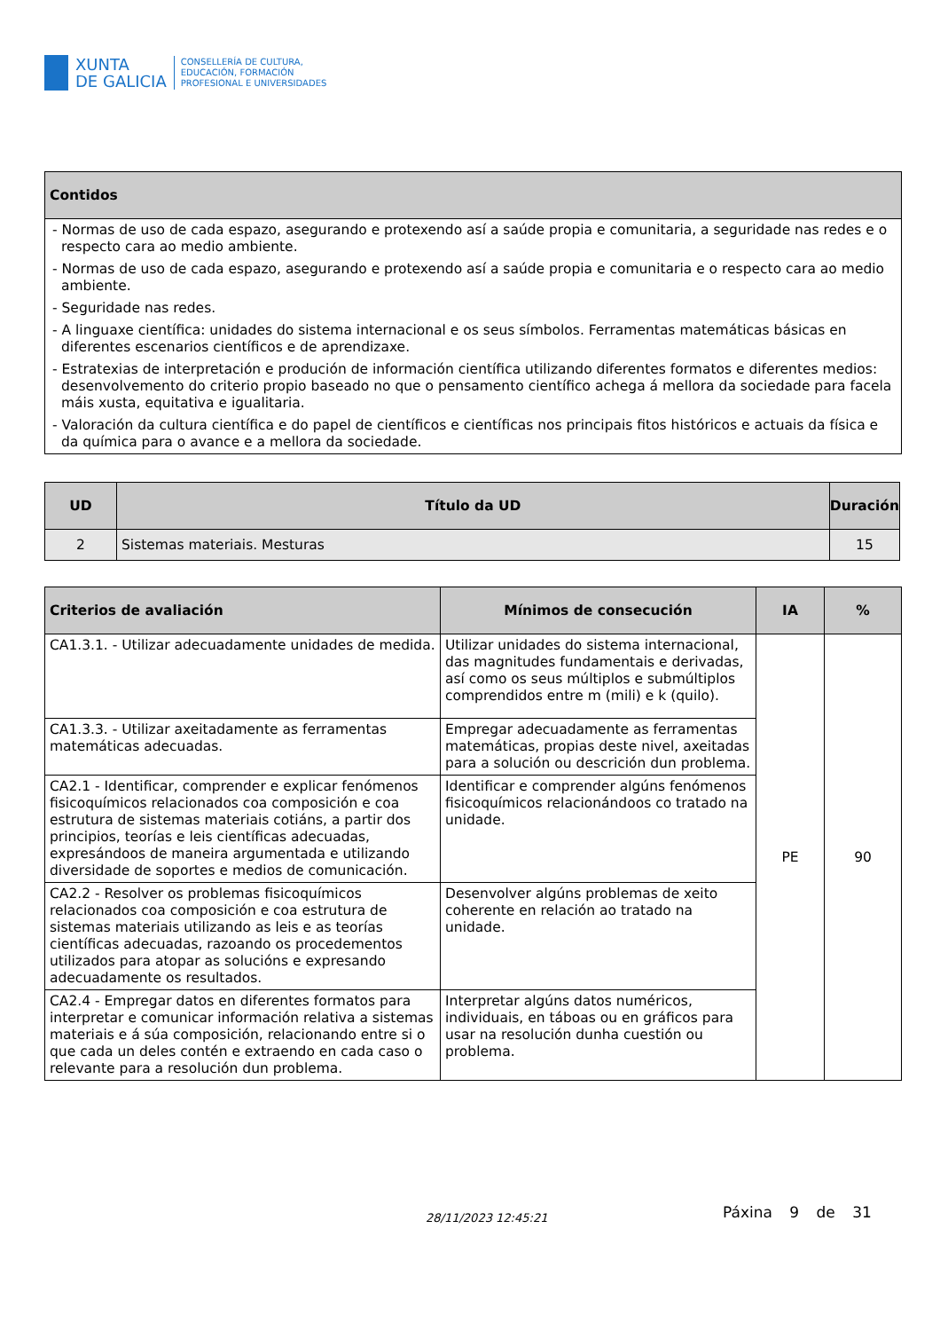XUNTA
DE GALICIA
CONSELLERÍA DE CULTURA,
EDUCACIÓN, FORMACIÓN
PROFESIONAL E UNIVERSIDADES
| Contidos |
| --- |
| - Normas de uso de cada espazo, asegurando e protexendo así a saúde propia e comunitaria, a seguridade nas redes e o respecto cara ao medio ambiente. - Normas de uso de cada espazo, asegurando e protexendo así a saúde propia e comunitaria e o respecto cara ao medio ambiente. - Seguridade nas redes. - A linguaxe científica: unidades do sistema internacional e os seus símbolos. Ferramentas matemáticas básicas en diferentes escenarios científicos e de aprendizaxe. - Estratexias de interpretación e produción de información científica utilizando diferentes formatos e diferentes medios: desenvolvemento do criterio propio baseado no que o pensamento científico achega á mellora da sociedade para facela máis xusta, equitativa e igualitaria. - Valoración da cultura científica e do papel de científicos e científicas nos principais fitos históricos e actuais da física e da química para o avance e a mellora da sociedade. |
| UD | Título da UD | Duración |
| --- | --- | --- |
| 2 | Sistemas materiais. Mesturas | 15 |
| Criterios de avaliación | Mínimos de consecución | IA | % |
| --- | --- | --- | --- |
| CA1.3.1. - Utilizar adecuadamente unidades de medida. | Utilizar unidades do sistema internacional, das magnitudes fundamentais e derivadas, así como os seus múltiplos e submúltiplos comprendidos entre m (mili) e k (quilo). | PE | 90 |
| CA1.3.3. - Utilizar axeitadamente as ferramentas matemáticas adecuadas. | Empregar adecuadamente as ferramentas matemáticas, propias deste nivel, axeitadas para a solución ou descrición dun problema. | | |
| CA2.1 - Identificar, comprender e explicar fenómenos fisicoquímicos relacionados coa composición e coa estrutura de sistemas materiais cotiáns, a partir dos principios, teorías e leis científicas adecuadas, expresándoos de maneira argumentada e utilizando diversidade de soportes e medios de comunicación. | Identificar e comprender algúns fenómenos fisicoquímicos relacionándoos co tratado na unidade. | | |
| CA2.2 - Resolver os problemas fisicoquímicos relacionados coa composición e coa estrutura de sistemas materiais utilizando as leis e as teorías científicas adecuadas, razoando os procedementos utilizados para atopar as solucións e expresando adecuadamente os resultados. | Desenvolver algúns problemas de xeito coherente en relación ao tratado na unidade. | | |
| CA2.4 - Empregar datos en diferentes formatos para interpretar e comunicar información relativa a sistemas materiais e á súa composición, relacionando entre si o que cada un deles contén e extraendo en cada caso o relevante para a resolución dun problema. | Interpretar algúns datos numéricos, individuais, en táboas ou en gráficos para usar na resolución dunha cuestión ou problema. | | |
28/11/2023 12:45:21 Páxina 9 de 31